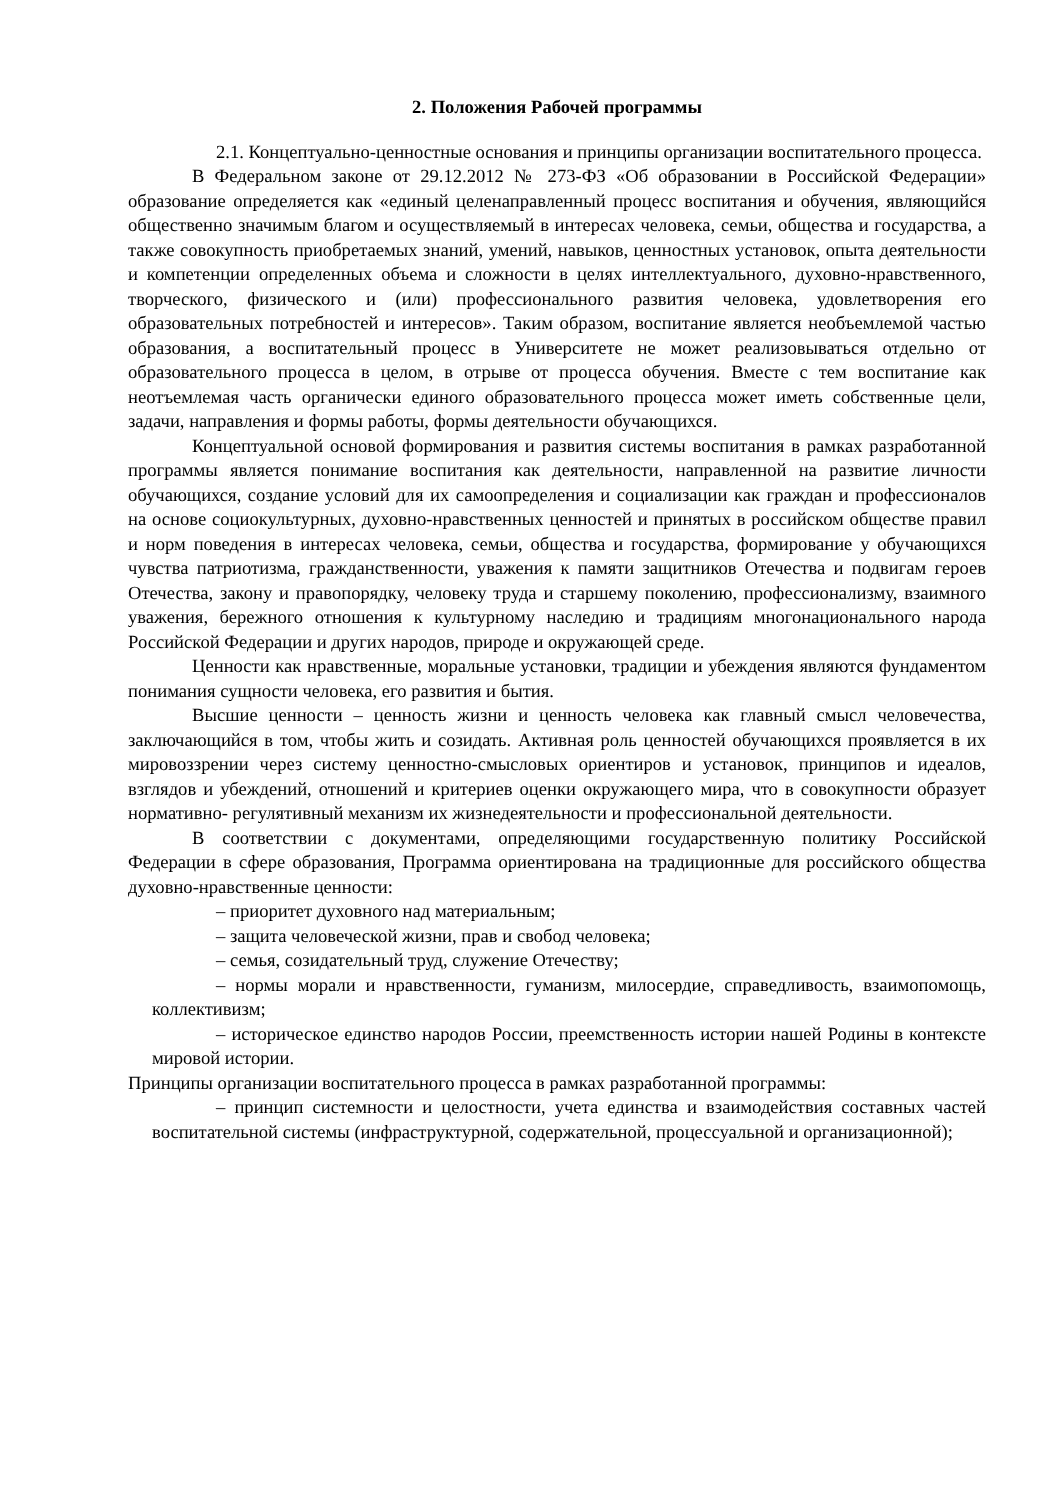2. Положения Рабочей программы
2.1. Концептуально-ценностные основания и принципы организации воспитательного процесса.
В Федеральном законе от 29.12.2012 № 273-ФЗ «Об образовании в Российской Федерации» образование определяется как «единый целенаправленный процесс воспитания и обучения, являющийся общественно значимым благом и осуществляемый в интересах человека, семьи, общества и государства, а также совокупность приобретаемых знаний, умений, навыков, ценностных установок, опыта деятельности и компетенции определенных объема и сложности в целях интеллектуального, духовно-нравственного, творческого, физического и (или) профессионального развития человека, удовлетворения его образовательных потребностей и интересов». Таким образом, воспитание является необъемлемой частью образования, а воспитательный процесс в Университете не может реализовываться отдельно от образовательного процесса в целом, в отрыве от процесса обучения. Вместе с тем воспитание как неотъемлемая часть органически единого образовательного процесса может иметь собственные цели, задачи, направления и формы работы, формы деятельности обучающихся.
Концептуальной основой формирования и развития системы воспитания в рамках разработанной программы является понимание воспитания как деятельности, направленной на развитие личности обучающихся, создание условий для их самоопределения и социализации как граждан и профессионалов на основе социокультурных, духовно-нравственных ценностей и принятых в российском обществе правил и норм поведения в интересах человека, семьи, общества и государства, формирование у обучающихся чувства патриотизма, гражданственности, уважения к памяти защитников Отечества и подвигам героев Отечества, закону и правопорядку, человеку труда и старшему поколению, профессионализму, взаимного уважения, бережного отношения к культурному наследию и традициям многонационального народа Российской Федерации и других народов, природе и окружающей среде.
Ценности как нравственные, моральные установки, традиции и убеждения являются фундаментом понимания сущности человека, его развития и бытия.
Высшие ценности – ценность жизни и ценность человека как главный смысл человечества, заключающийся в том, чтобы жить и созидать. Активная роль ценностей обучающихся проявляется в их мировоззрении через систему ценностно-смысловых ориентиров и установок, принципов и идеалов, взглядов и убеждений, отношений и критериев оценки окружающего мира, что в совокупности образует нормативно- регулятивный механизм их жизнедеятельности и профессиональной деятельности.
В соответствии с документами, определяющими государственную политику Российской Федерации в сфере образования, Программа ориентирована на традиционные для российского общества духовно-нравственные ценности:
– приоритет духовного над материальным;
– защита человеческой жизни, прав и свобод человека;
– семья, созидательный труд, служение Отечеству;
– нормы морали и нравственности, гуманизм, милосердие, справедливость, взаимопомощь, коллективизм;
– историческое единство народов России, преемственность истории нашей Родины в контексте мировой истории.
Принципы организации воспитательного процесса в рамках разработанной программы:
– принцип системности и целостности, учета единства и взаимодействия составных частей воспитательной системы (инфраструктурной, содержательной, процессуальной и организационной);